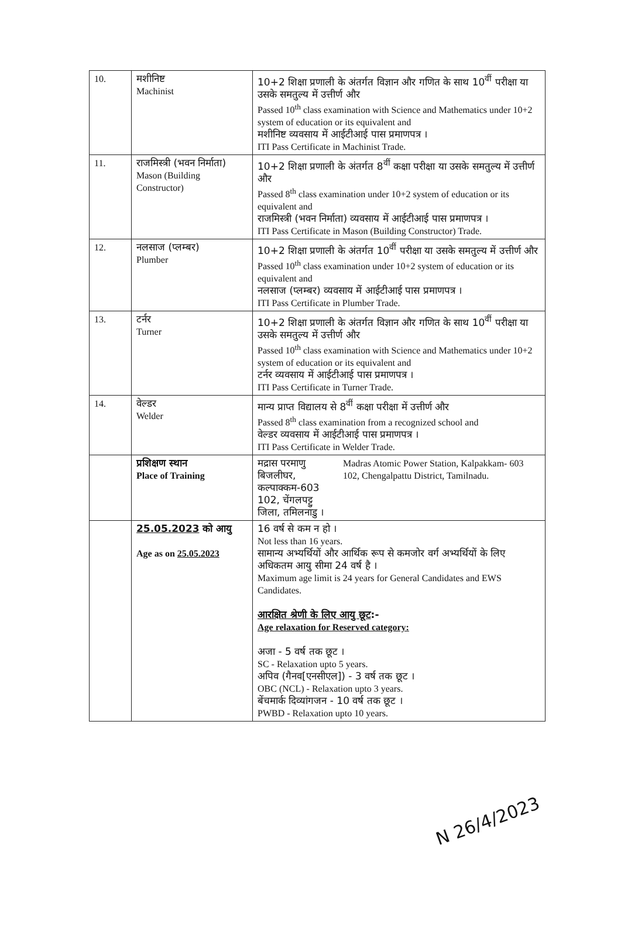| 10. | मशीनिष्ट Machinist | 10+2 शिक्षा प्रणाली के अंतर्गत विज्ञान और गणित के साथ 10<sup>वीं</sup> परीक्षा या उसके समतुल्य में उत्तीर्ण और Passed 10<sup>th</sup> class examination with Science and Mathematics under 10+2 system of education or its equivalent and मशीनिष्ट व्यवसाय में आईटीआई पास प्रमाणपत्र । ITI Pass Certificate in Machinist Trade. |
| 11. | राजमिस्त्री (भवन निर्माता) Mason (Building Constructor) | 10+2 शिक्षा प्रणाली के अंतर्गत 8<sup>वीं</sup> कक्षा परीक्षा या उसके समतुल्य में उत्तीर्ण और Passed 8<sup>th</sup> class examination under 10+2 system of education or its equivalent and राजमिस्त्री (भवन निर्माता) व्यवसाय में आईटीआई पास प्रमाणपत्र । ITI Pass Certificate in Mason (Building Constructor) Trade. |
| 12. | नलसाज (प्लम्बर) Plumber | 10+2 शिक्षा प्रणाली के अंतर्गत 10<sup>वीं</sup> परीक्षा या उसके समतुल्य में उत्तीर्ण और Passed 10<sup>th</sup> class examination under 10+2 system of education or its equivalent and नलसाज (प्लम्बर) व्यवसाय में आईटीआई पास प्रमाणपत्र । ITI Pass Certificate in Plumber Trade. |
| 13. | टर्नर Turner | 10+2 शिक्षा प्रणाली के अंतर्गत विज्ञान और गणित के साथ 10<sup>वीं</sup> परीक्षा या उसके समतुल्य में उत्तीर्ण और Passed 10<sup>th</sup> class examination with Science and Mathematics under 10+2 system of education or its equivalent and टर्नर व्यवसाय में आईटीआई पास प्रमाणपत्र । ITI Pass Certificate in Turner Trade. |
| 14. | वेल्डर Welder | मान्य प्राप्त विद्यालय से 8<sup>वीं</sup> कक्षा परीक्षा में उत्तीर्ण और Passed 8<sup>th</sup> class examination from a recognized school and वेल्डर व्यवसाय में आईटीआई पास प्रमाणपत्र । ITI Pass Certificate in Welder Trade. |
| | प्रशिक्षण स्थान Place of Training | मद्रास परमाणु बिजलीघर, कल्पाक्कम-603 102, चेंगलपट्टु जिला, तमिलनाडु । Madras Atomic Power Station, Kalpakkam- 603 102, Chengalpattu District, Tamilnadu. |
| | 25.05.2023 को आयु Age as on 25.05.2023 | 16 वर्ष से कम न हो । Not less than 16 years. सामान्य अभ्यर्थियों और आर्थिक रूप से कमजोर वर्ग अभ्यर्थियों के लिए अधिकतम आयु सीमा 24 वर्ष है । Maximum age limit is 24 years for General Candidates and EWS Candidates. आरक्षित श्रेणी के लिए आयु छूट :- Age relaxation for Reserved category: अजा - 5 वर्ष तक छूट । SC - Relaxation upto 5 years. अपिव (गैनव[एनसीएल]) - 3 वर्ष तक छूट । OBC (NCL) - Relaxation upto 3 years. बेंचमार्क दिव्यांगजन - 10 वर्ष तक छूट । PWBD - Relaxation upto 10 years. |
N 26/4/2023